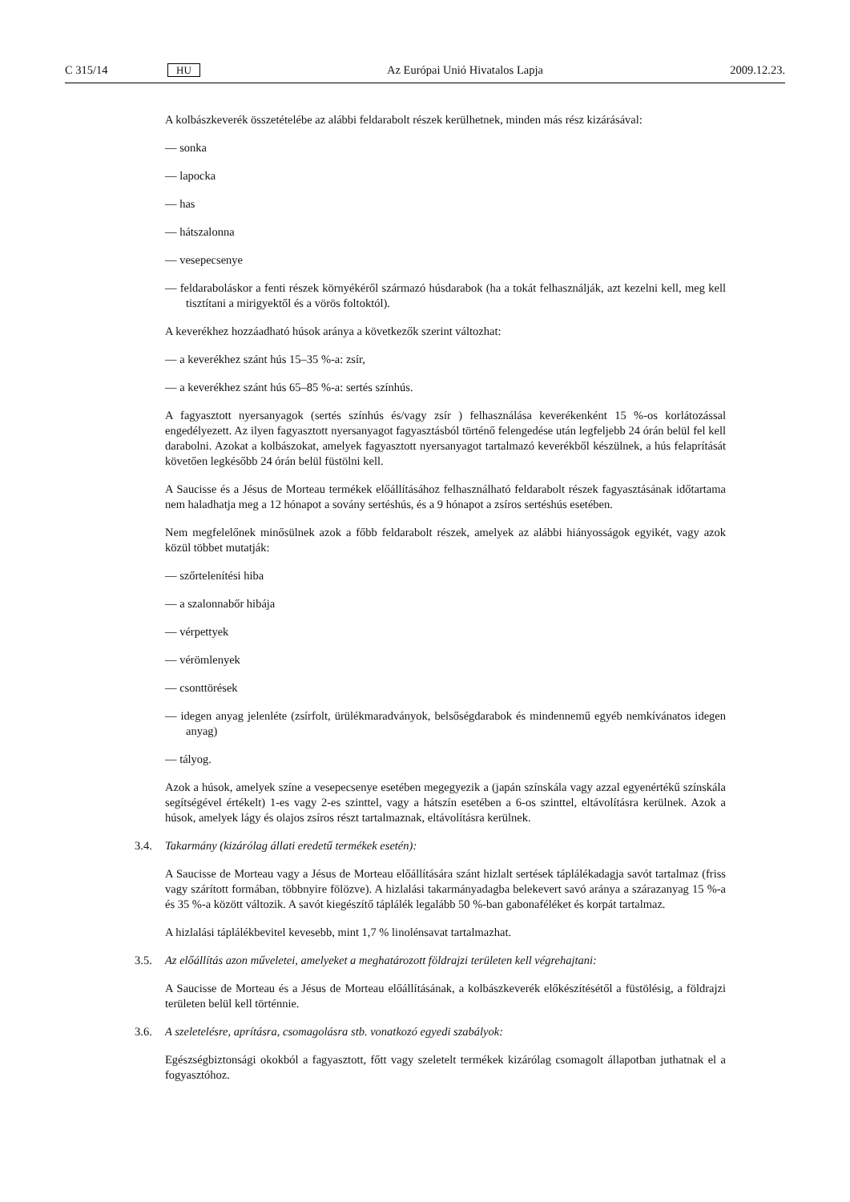C 315/14 HU Az Európai Unió Hivatalos Lapja 2009.12.23.
A kolbászkeverék összetételébe az alábbi feldarabolt részek kerülhetnek, minden más rész kizárásával:
— sonka
— lapocka
— has
— hátszalonna
— vesepecsenye
— feldaraboláskor a fenti részek környékéről származó húsdarabok (ha a tokát felhasználják, azt kezelni kell, meg kell tisztítani a mirigyektől és a vörös foltoktól).
A keverékhez hozzáadható húsok aránya a következők szerint változhat:
— a keverékhez szánt hús 15–35 %-a: zsír,
— a keverékhez szánt hús 65–85 %-a: sertés színhús.
A fagyasztott nyersanyagok (sertés színhús és/vagy zsír ) felhasználása keverékenként 15 %-os korlátozással engedélyezett. Az ilyen fagyasztott nyersanyagot fagyasztásból történő felengedése után legfeljebb 24 órán belül fel kell darabolni. Azokat a kolbászokat, amelyek fagyasztott nyersanyagot tartalmazó keverékből készülnek, a hús felaprítását követően legkésőbb 24 órán belül füstölni kell.
A Saucisse és a Jésus de Morteau termékek előállításához felhasználható feldarabolt részek fagyasztásának időtartama nem haladhatja meg a 12 hónapot a sovány sertéshús, és a 9 hónapot a zsíros sertéshús esetében.
Nem megfelelőnek minősülnek azok a főbb feldarabolt részek, amelyek az alábbi hiányosságok egyikét, vagy azok közül többet mutatják:
— szőrtelenítési hiba
— a szalonnabőr hibája
— vérpettyek
— vérömlenyek
— csonttörések
— idegen anyag jelenléte (zsírfolt, ürülékmaradványok, belsőségdarabok és mindennemű egyéb nemkívánatos idegen anyag)
— tályog.
Azok a húsok, amelyek színe a vesepecsenye esetében megegyezik a (japán színskála vagy azzal egyenértékű színskála segítségével értékelt) 1-es vagy 2-es szinttel, vagy a hátszín esetében a 6-os szinttel, eltávolításra kerülnek. Azok a húsok, amelyek lágy és olajos zsíros részt tartalmaznak, eltávolításra kerülnek.
3.4. Takarmány (kizárólag állati eredetű termékek esetén):
A Saucisse de Morteau vagy a Jésus de Morteau előállítására szánt hizlalt sertések táplálékadagja savót tartalmaz (friss vagy szárított formában, többnyire fölözve). A hizlalási takarmányadagba belekevert savó aránya a szárazanyag 15 %-a és 35 %-a között változik. A savót kiegészítő táplálék legalább 50 %-ban gabonaféléket és korpát tartalmaz.
A hizlalási táplálékbevitel kevesebb, mint 1,7 % linolénsavat tartalmazhat.
3.5. Az előállítás azon műveletei, amelyeket a meghatározott földrajzi területen kell végrehajtani:
A Saucisse de Morteau és a Jésus de Morteau előállításának, a kolbászkeverék előkészítésétől a füstölésig, a földrajzi területen belül kell történnie.
3.6. A szeletelésre, aprításra, csomagolásra stb. vonatkozó egyedi szabályok:
Egészségbiztonsági okokból a fagyasztott, főtt vagy szeletelt termékek kizárólag csomagolt állapotban juthatnak el a fogyasztóhoz.